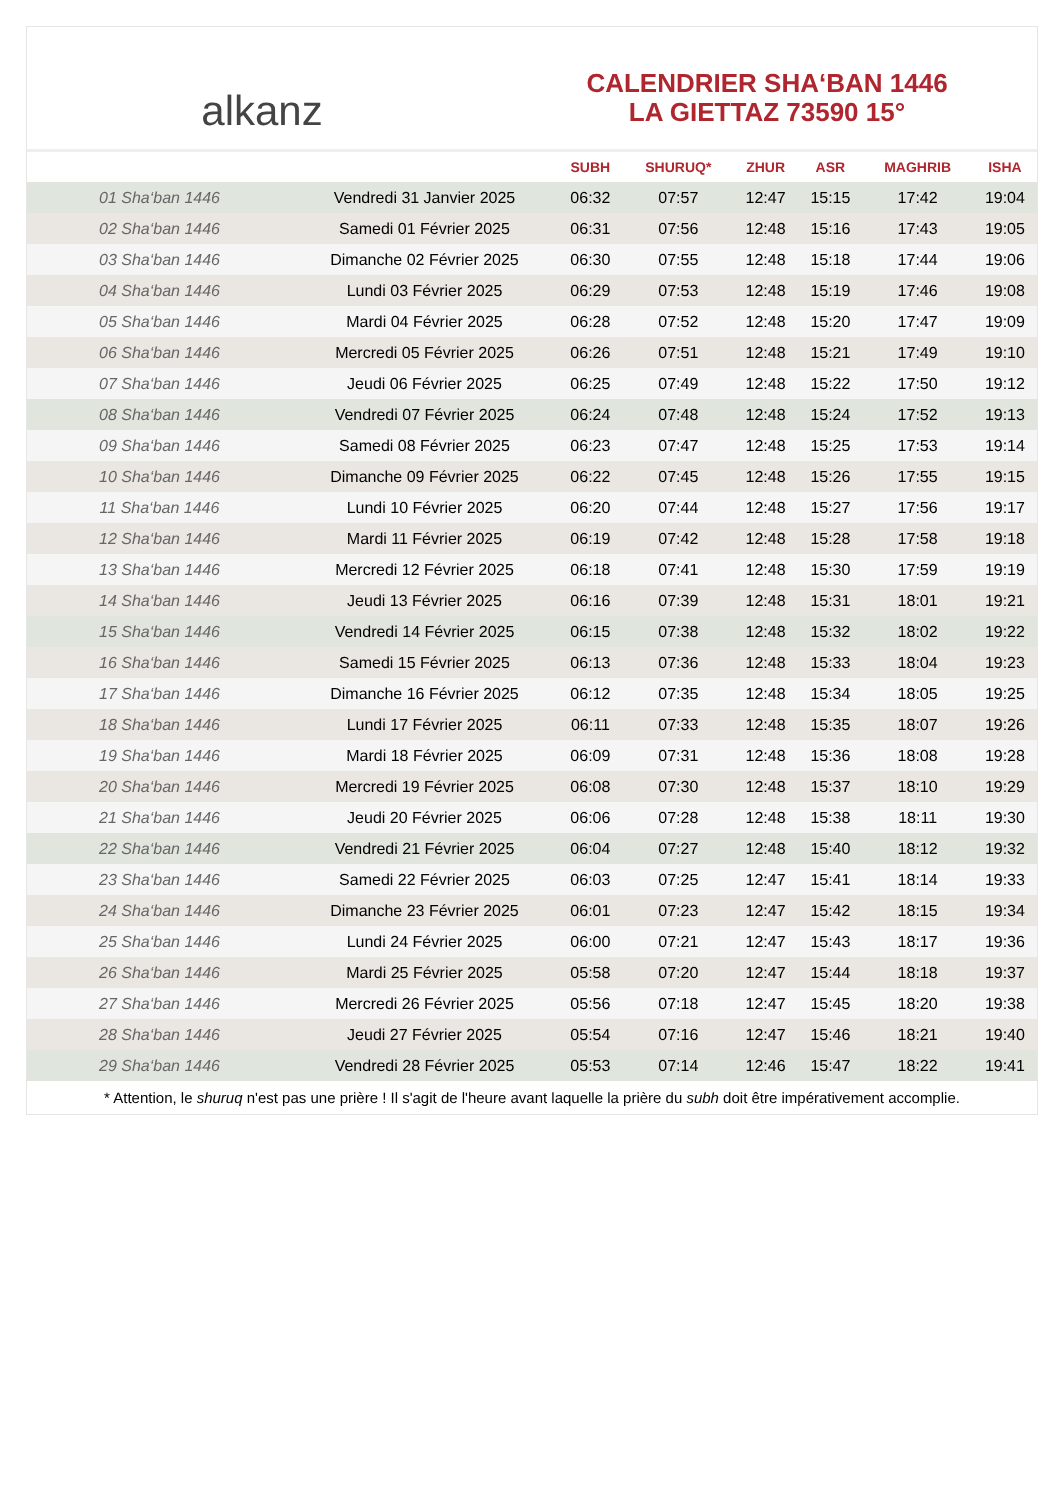alkanz
CALENDRIER SHA‘BAN 1446
LA GIETTAZ 73590 15°
| | | SUBH | SHURUQ* | ZHUR | ASR | MAGHRIB | ISHA |
| --- | --- | --- | --- | --- | --- | --- | --- |
| 01 Sha‘ban 1446 | Vendredi 31 Janvier 2025 | 06:32 | 07:57 | 12:47 | 15:15 | 17:42 | 19:04 |
| 02 Sha‘ban 1446 | Samedi 01 Février 2025 | 06:31 | 07:56 | 12:48 | 15:16 | 17:43 | 19:05 |
| 03 Sha‘ban 1446 | Dimanche 02 Février 2025 | 06:30 | 07:55 | 12:48 | 15:18 | 17:44 | 19:06 |
| 04 Sha‘ban 1446 | Lundi 03 Février 2025 | 06:29 | 07:53 | 12:48 | 15:19 | 17:46 | 19:08 |
| 05 Sha‘ban 1446 | Mardi 04 Février 2025 | 06:28 | 07:52 | 12:48 | 15:20 | 17:47 | 19:09 |
| 06 Sha‘ban 1446 | Mercredi 05 Février 2025 | 06:26 | 07:51 | 12:48 | 15:21 | 17:49 | 19:10 |
| 07 Sha‘ban 1446 | Jeudi 06 Février 2025 | 06:25 | 07:49 | 12:48 | 15:22 | 17:50 | 19:12 |
| 08 Sha‘ban 1446 | Vendredi 07 Février 2025 | 06:24 | 07:48 | 12:48 | 15:24 | 17:52 | 19:13 |
| 09 Sha‘ban 1446 | Samedi 08 Février 2025 | 06:23 | 07:47 | 12:48 | 15:25 | 17:53 | 19:14 |
| 10 Sha‘ban 1446 | Dimanche 09 Février 2025 | 06:22 | 07:45 | 12:48 | 15:26 | 17:55 | 19:15 |
| 11 Sha‘ban 1446 | Lundi 10 Février 2025 | 06:20 | 07:44 | 12:48 | 15:27 | 17:56 | 19:17 |
| 12 Sha‘ban 1446 | Mardi 11 Février 2025 | 06:19 | 07:42 | 12:48 | 15:28 | 17:58 | 19:18 |
| 13 Sha‘ban 1446 | Mercredi 12 Février 2025 | 06:18 | 07:41 | 12:48 | 15:30 | 17:59 | 19:19 |
| 14 Sha‘ban 1446 | Jeudi 13 Février 2025 | 06:16 | 07:39 | 12:48 | 15:31 | 18:01 | 19:21 |
| 15 Sha‘ban 1446 | Vendredi 14 Février 2025 | 06:15 | 07:38 | 12:48 | 15:32 | 18:02 | 19:22 |
| 16 Sha‘ban 1446 | Samedi 15 Février 2025 | 06:13 | 07:36 | 12:48 | 15:33 | 18:04 | 19:23 |
| 17 Sha‘ban 1446 | Dimanche 16 Février 2025 | 06:12 | 07:35 | 12:48 | 15:34 | 18:05 | 19:25 |
| 18 Sha‘ban 1446 | Lundi 17 Février 2025 | 06:11 | 07:33 | 12:48 | 15:35 | 18:07 | 19:26 |
| 19 Sha‘ban 1446 | Mardi 18 Février 2025 | 06:09 | 07:31 | 12:48 | 15:36 | 18:08 | 19:28 |
| 20 Sha‘ban 1446 | Mercredi 19 Février 2025 | 06:08 | 07:30 | 12:48 | 15:37 | 18:10 | 19:29 |
| 21 Sha‘ban 1446 | Jeudi 20 Février 2025 | 06:06 | 07:28 | 12:48 | 15:38 | 18:11 | 19:30 |
| 22 Sha‘ban 1446 | Vendredi 21 Février 2025 | 06:04 | 07:27 | 12:48 | 15:40 | 18:12 | 19:32 |
| 23 Sha‘ban 1446 | Samedi 22 Février 2025 | 06:03 | 07:25 | 12:47 | 15:41 | 18:14 | 19:33 |
| 24 Sha‘ban 1446 | Dimanche 23 Février 2025 | 06:01 | 07:23 | 12:47 | 15:42 | 18:15 | 19:34 |
| 25 Sha‘ban 1446 | Lundi 24 Février 2025 | 06:00 | 07:21 | 12:47 | 15:43 | 18:17 | 19:36 |
| 26 Sha‘ban 1446 | Mardi 25 Février 2025 | 05:58 | 07:20 | 12:47 | 15:44 | 18:18 | 19:37 |
| 27 Sha‘ban 1446 | Mercredi 26 Février 2025 | 05:56 | 07:18 | 12:47 | 15:45 | 18:20 | 19:38 |
| 28 Sha‘ban 1446 | Jeudi 27 Février 2025 | 05:54 | 07:16 | 12:47 | 15:46 | 18:21 | 19:40 |
| 29 Sha‘ban 1446 | Vendredi 28 Février 2025 | 05:53 | 07:14 | 12:46 | 15:47 | 18:22 | 19:41 |
* Attention, le shuruq n'est pas une prière ! Il s'agit de l'heure avant laquelle la prière du subh doit être impérativement accomplie.